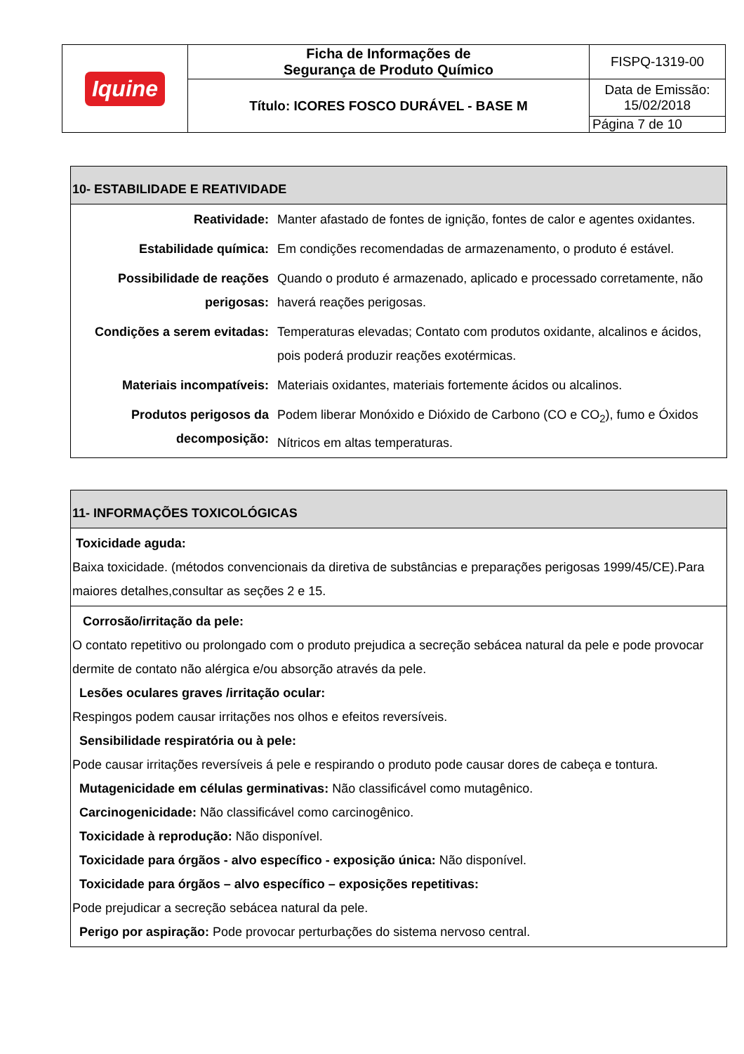| Iquine | Ficha de Informações de Segurança de Produto Químico | FISPQ-1319-00 |
| | Título: ICORES FOSCO DURÁVEL - BASE M | Data de Emissão: 15/02/2018 |
| | | Página 7 de 10 |
| 10- ESTABILIDADE E REATIVIDADE | |
| --- | --- |
| Reatividade: | Manter afastado de fontes de ignição, fontes de calor e agentes oxidantes. |
| Estabilidade química: | Em condições recomendadas de armazenamento, o produto é estável. |
| Possibilidade de reações perigosas: | Quando o produto é armazenado, aplicado e processado corretamente, não haverá reações perigosas. |
| Condições a serem evitadas: | Temperaturas elevadas; Contato com produtos oxidante, alcalinos e ácidos, pois poderá produzir reações exotérmicas. |
| Materiais incompatíveis: | Materiais oxidantes, materiais fortemente ácidos ou alcalinos. |
| Produtos perigosos da decomposição: | Podem liberar Monóxido e Dióxido de Carbono (CO e CO<sub>2</sub>), fumo e Óxidos Nítricos em altas temperaturas. |
| 11- INFORMAÇÕES TOXICOLÓGICAS |
| --- |
| Toxicidade aguda: Baixa toxicidade. (métodos convencionais da diretiva de substâncias e preparações perigosas 1999/45/CE).Para maiores detalhes,consultar as seções 2 e 15. |
| Corrosão/irritação da pele: O contato repetitivo ou prolongado com o produto prejudica a secreção sebácea natural da pele e pode provocar dermite de contato não alérgica e/ou absorção através da pele. Lesões oculares graves /irritação ocular: Respingos podem causar irritações nos olhos e efeitos reversíveis. Sensibilidade respiratória ou à pele: Pode causar irritações reversíveis á pele e respirando o produto pode causar dores de cabeça e tontura. Mutagenicidade em células germinativas: Não classificável como mutagênico. Carcinogenicidade: Não classificável como carcinogênico. Toxicidade à reprodução: Não disponível. Toxicidade para órgãos - alvo específico - exposição única: Não disponível. Toxicidade para órgãos – alvo específico – exposições repetitivas: Pode prejudicar a secreção sebácea natural da pele. Perigo por aspiração: Pode provocar perturbações do sistema nervoso central. |